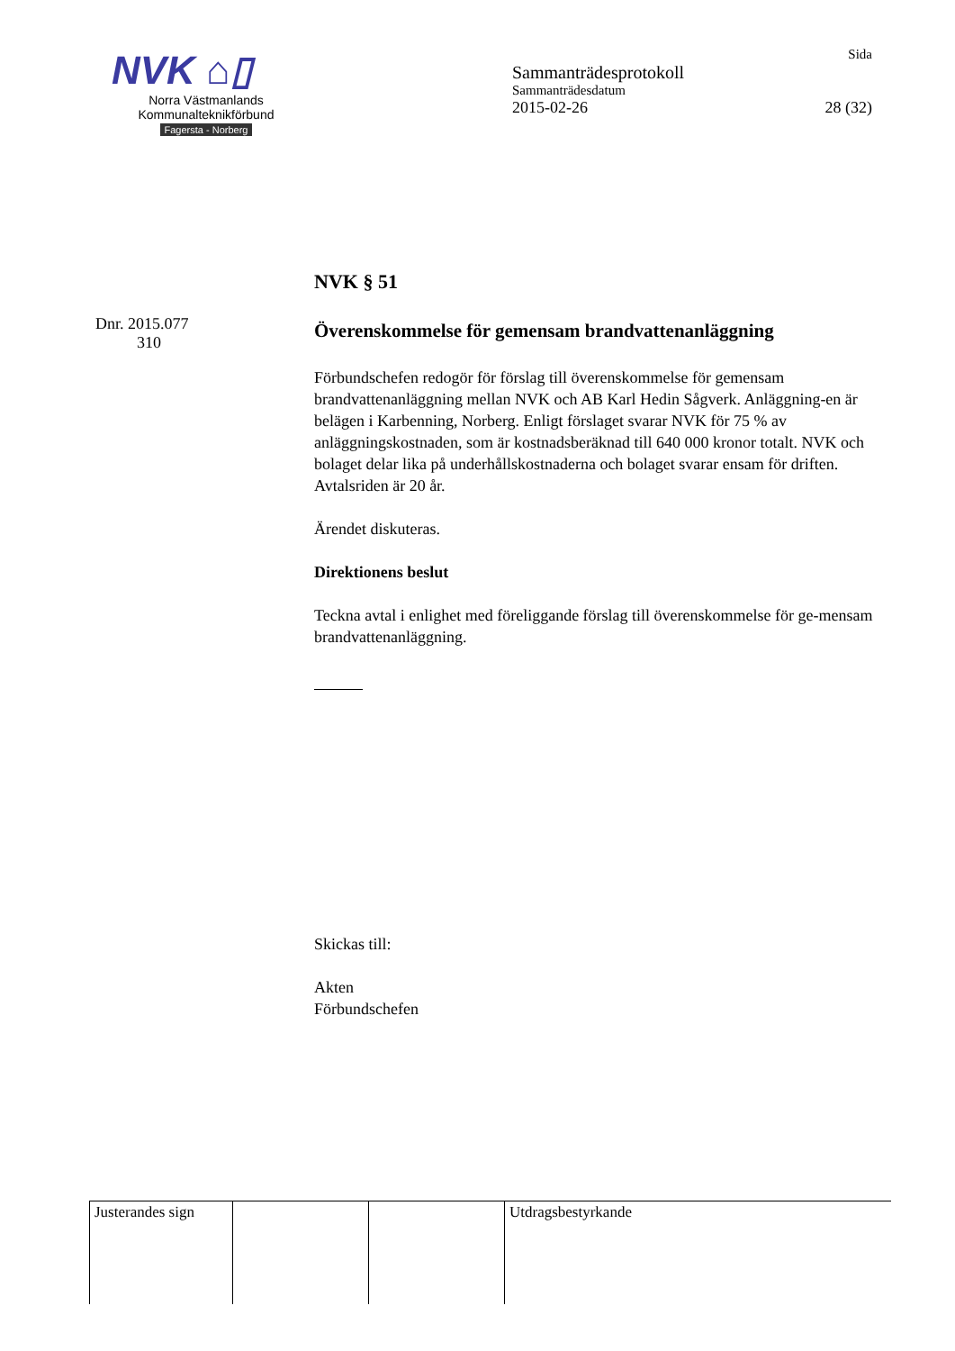NVK ⌂▯
Norra Västmanlands
Kommunalteknikförbund
Fagersta - Norberg
Sida
Sammanträdesprotokoll
Sammanträdesdatum
2015-02-26 28 (32)
Dnr. 2015.077
310
NVK § 51
Överenskommelse för gemensam brandvattenanläggning
Förbundschefen redogör för förslag till överenskommelse för gemensam brandvattenanläggning mellan NVK och AB Karl Hedin Sågverk. Anläggning-en är belägen i Karbenning, Norberg. Enligt förslaget svarar NVK för 75 % av anläggningskostnaden, som är kostnadsberäknad till 640 000 kronor totalt. NVK och bolaget delar lika på underhållskostnaderna och bolaget svarar ensam för driften. Avtalsriden är 20 år.
Ärendet diskuteras.
Direktionens beslut
Teckna avtal i enlighet med föreliggande förslag till överenskommelse för ge-mensam brandvattenanläggning.
Skickas till:
Akten
Förbundschefen
| Justerandes sign | | | Utdragsbestyrkande |